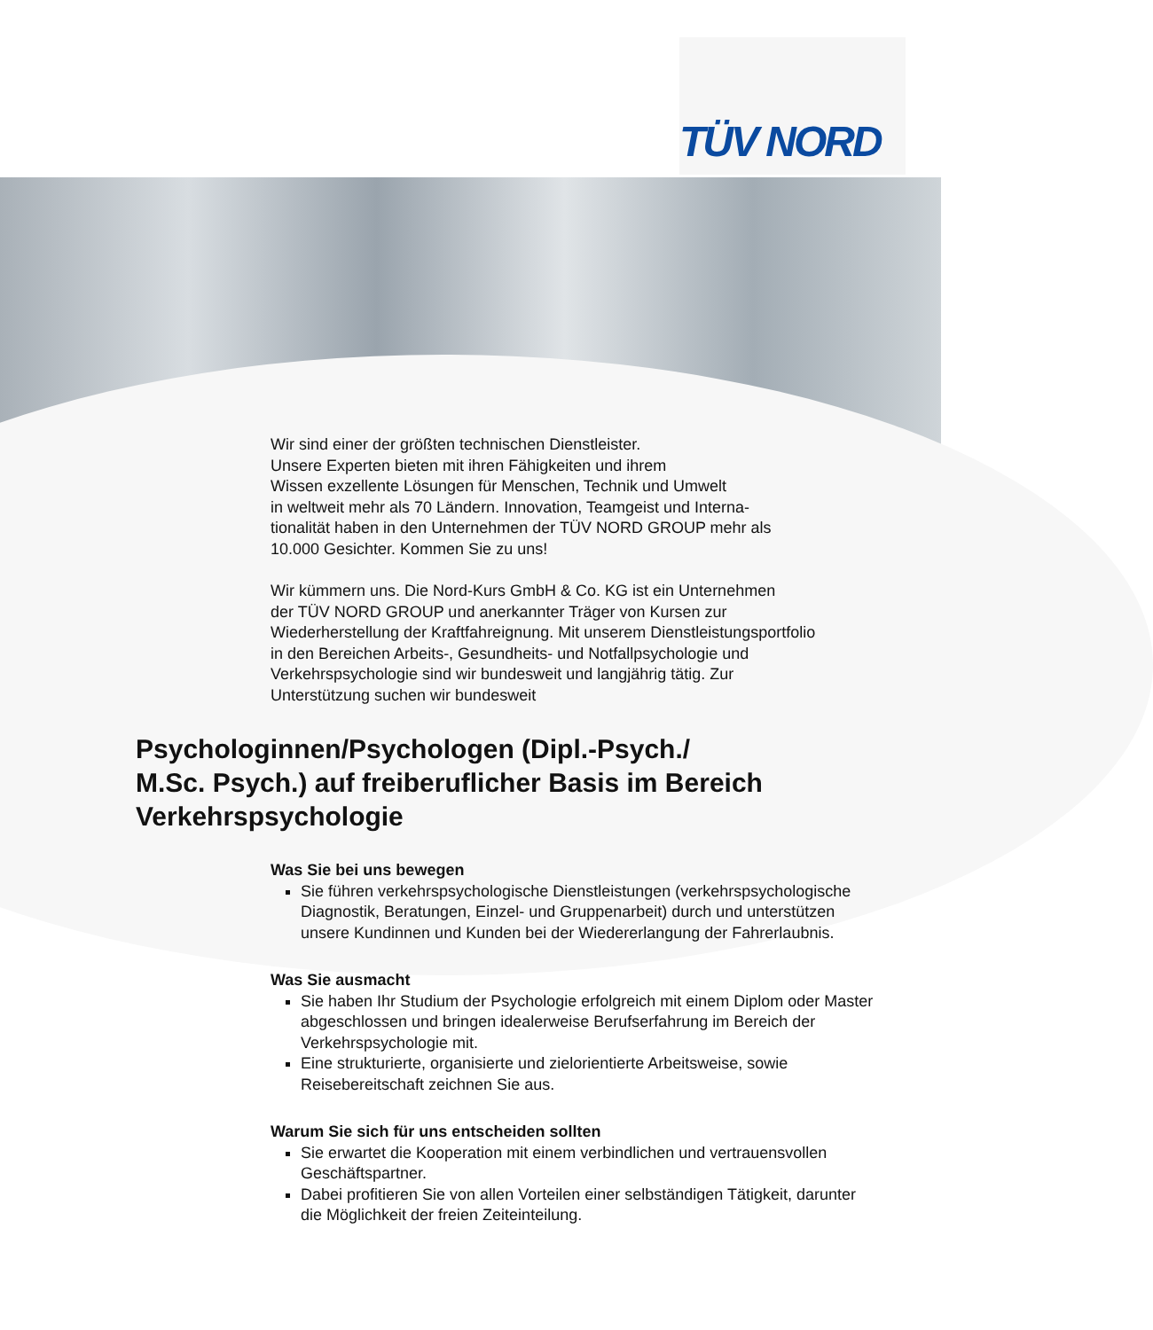TÜV NORD
Wir sind einer der größten technischen Dienstleister.
Unsere Experten bieten mit ihren Fähigkeiten und ihrem
Wissen exzellente Lösungen für Menschen, Technik und Umwelt
in weltweit mehr als 70 Ländern. Innovation, Teamgeist und Interna-
tionalität haben in den Unternehmen der TÜV NORD GROUP mehr als
10.000 Gesichter. Kommen Sie zu uns!
Wir kümmern uns. Die Nord-Kurs GmbH & Co. KG ist ein Unternehmen
der TÜV NORD GROUP und anerkannter Träger von Kursen zur
Wiederherstellung der Kraftfahreignung. Mit unserem Dienstleistungsportfolio
in den Bereichen Arbeits-, Gesundheits- und Notfallpsychologie und
Verkehrspsychologie sind wir bundesweit und langjährig tätig. Zur
Unterstützung suchen wir bundesweit
Psychologinnen/Psychologen (Dipl.-Psych./
M.Sc. Psych.) auf freiberuflicher Basis im Bereich
Verkehrspsychologie
Was Sie bei uns bewegen
Sie führen verkehrspsychologische Dienstleistungen (verkehrspsychologische Diagnostik, Beratungen, Einzel- und Gruppenarbeit) durch und unterstützen unsere Kundinnen und Kunden bei der Wiedererlangung der Fahrerlaubnis.
Was Sie ausmacht
Sie haben Ihr Studium der Psychologie erfolgreich mit einem Diplom oder Master abgeschlossen und bringen idealerweise Berufserfahrung im Bereich der Verkehrspsychologie mit.
Eine strukturierte, organisierte und zielorientierte Arbeitsweise, sowie Reisebereitschaft zeichnen Sie aus.
Warum Sie sich für uns entscheiden sollten
Sie erwartet die Kooperation mit einem verbindlichen und vertrauensvollen Geschäftspartner.
Dabei profitieren Sie von allen Vorteilen einer selbständigen Tätigkeit, darunter die Möglichkeit der freien Zeiteinteilung.